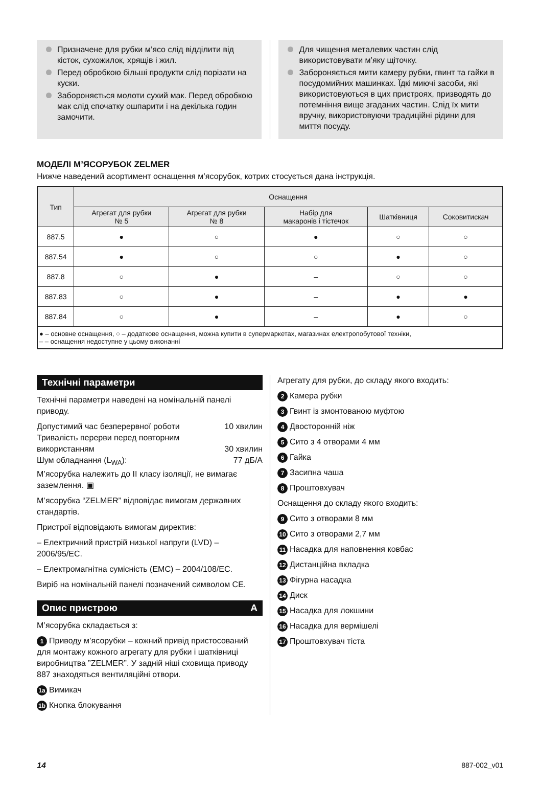Призначене для рубки м’ясо слід відділити від кісток, сухожилок, хрящів і жил.
Перед обробкою більші продукти слід порізати на куски.
Забороняється молоти сухий мак. Перед обробкою мак слід спочатку ошпарити і на декілька годин замочити.
Для чищення металевих частин слід використовувати м’яку щіточку.
Забороняється мити камеру рубки, гвинт та гайки в посудомийних машинках. Їдкі миючі засоби, які використовуються в цих пристроях, призводять до потемніння вище згаданих частин. Слід їх мити вручну, використовуючи традиційні рідини для миття посуду.
МОДЕЛІ М’ЯСОРУБОК ZELMER
Нижче наведений асортимент оснащення м’ясорубок, котрих стосується дана інструкція.
| Тип | Оснащення | | | | |
| --- | --- | --- | --- | --- | --- |
| | Агрегат для рубки № 5 | Агрегат для рубки № 8 | Набір для макаронів і тістечок | Шатківниця | Соковитискач |
| 887.5 | ● | ○ | ● | ○ | ○ |
| 887.54 | ● | ○ | ○ | ● | ○ |
| 887.8 | ○ | ● | – | ○ | ○ |
| 887.83 | ○ | ● | – | ● | ● |
| 887.84 | ○ | ● | – | ● | ○ |
| ● – основне оснащення, ○ – додаткове оснащення, можна купити в супермаркетах, магазинах електропобутової техніки, – – оснащення недоступне у цьому виконанні | | | | | |
Технічні параметри
Технічні параметри наведені на номінальній панелі приводу.
Допустимий час безперервної роботи 10 хвилин
Тривалість перерви перед повторним
використанням 30 хвилин
Шум обладнання (L<sub>WA</sub>): 77 дБ/А
М’ясорубка належить до II класу ізоляції, не вимагає заземлення. ▣
М’ясорубка “ZELMER” відповідає вимогам державних стандартів.
Пристрої відповідають вимогам директив:
– Електричний пристрій низької напруги (LVD) – 2006/95/EC.
– Електромагнітна сумісність (EMC) – 2004/108/EC.
Виріб на номінальній панелі позначений символом CE.
Опис пристрою A
М’ясорубка складається з:
1 Приводу м’ясорубки – кожний привід пристосований для монтажу кожного агрегату для рубки і шатківниці виробництва ”ZELMER”. У задній ніші сховища приводу 887 знаходяться вентиляційні отвори.
1a Вимикач
1b Кнопка блокування
Агрегату для рубки, до складу якого входить:
2 Камера рубки
3 Гвинт із змонтованою муфтою
4 Двосторонній ніж
5 Сито з 4 отворами 4 мм
6 Гайка
7 Засипна чаша
8 Проштовхувач
Оснащення до складу якого входить:
9 Сито з отворами 8 мм
10 Сито з отворами 2,7 мм
11 Насадка для наповнення ковбас
12 Дистанційна вкладка
13 Фігурна насадка
14 Диск
15 Насадка для локшини
16 Насадка для вермішелі
17 Проштовхувач тіста
14 887-002_v01